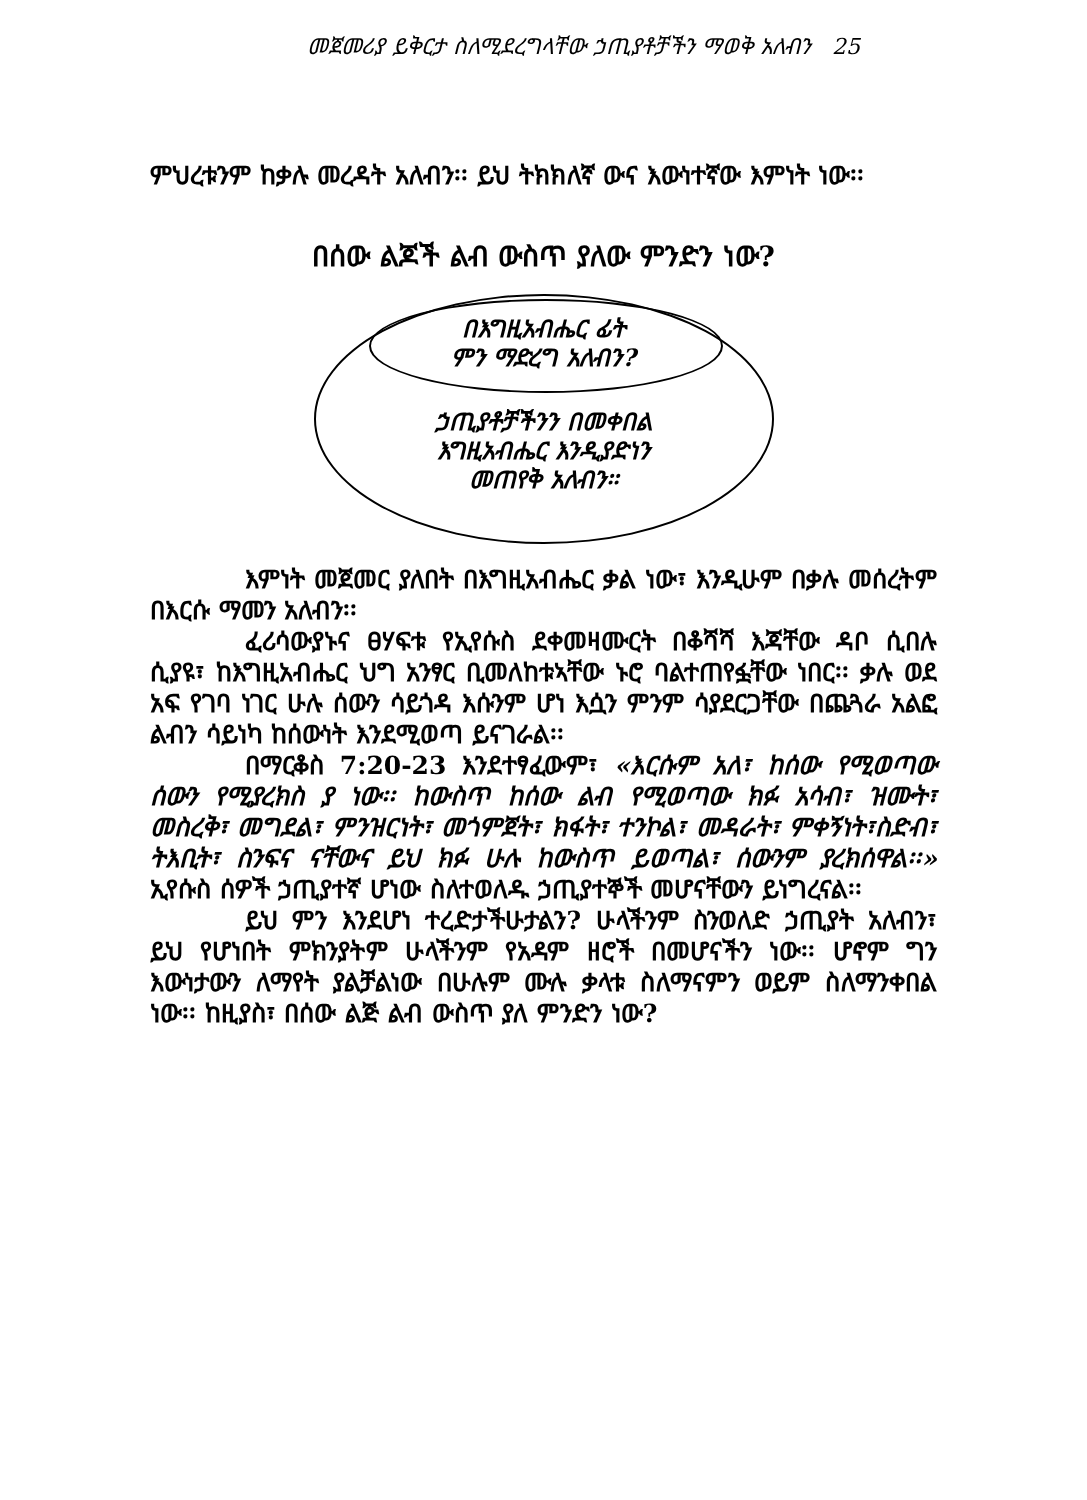መጀመሪያ ይቅርታ ስለሚደረግላቸው ኃጢያቶቻችን ማወቅ አለብን 25
ምህረቱንም ከቃሉ መረዳት አለብን፡፡ ይህ ትክክለኛ ውና እውነተኛው እምነት ነው፡፡
በሰው ልጆች ልብ ውስጥ ያለው ምንድን ነው?
በእግዚአብሔር ፊት
ምን ማድረግ አለብን?
ኃጢያቶቻችንን በመቀበል
እግዚአብሔር እንዲያድነን
መጠየቅ አለብን፡፡
እምነት መጀመር ያለበት በእግዚአብሔር ቃል ነው፣ እንዲሁም በቃሉ መሰረትም በእርሱ ማመን አለብን፡፡
ፈሪሳውያኑና ፀሃፍቱ የኢየሱስ ደቀመዛሙርት በቆሻሻ እጃቸው ዳቦ ሲበሉ ሲያዩ፣ ከእግዚአብሔር ህግ አንፃር ቢመለከቱኣቸው ኑሮ ባልተጠየፏቸው ነበር፡፡ ቃሉ ወደ አፍ የገባ ነገር ሁሉ ሰውን ሳይጎዳ እሱንም ሆነ እሷን ምንም ሳያደርጋቸው በጨጓራ አልፎ ልብን ሳይነካ ከሰውነት እንደሚወጣ ይናገራል፡፡
በማርቆስ 7:20-23 እንደተፃፈውም፣ «እርሱም አለ፣ ከሰው የሚወጣው ሰውን የሚያረክስ ያ ነው፡፡ ከውስጥ ከሰው ልብ የሚወጣው ክፉ አሳብ፣ ዝሙት፣ መስረቅ፣ መግደል፣ ምንዝርነት፣ መጎምጀት፣ ክፋት፣ ተንኮል፣ መዳራት፣ ምቀኝነት፣ስድብ፣ ትእቢት፣ ስንፍና ናቸውና ይህ ክፉ ሁሉ ከውስጥ ይወጣል፣ ሰውንም ያረክሰዋል፡፡» ኢየሱስ ሰዎች ኃጢያተኛ ሆነው ስለተወለዱ ኃጢያተኞች መሆናቸውን ይነግረናል፡፡
ይህ ምን እንደሆነ ተረድታችሁታልን? ሁላችንም ስንወለድ ኃጢያት አለብን፣ ይህ የሆነበት ምክንያትም ሁላችንም የአዳም ዘሮች በመሆናችን ነው፡፡ ሆኖም ግን እውነታውን ለማየት ያልቻልነው በሁሉም ሙሉ ቃላቱ ስለማናምን ወይም ስለማንቀበል ነው፡፡ ከዚያስ፣ በሰው ልጅ ልብ ውስጥ ያለ ምንድን ነው?